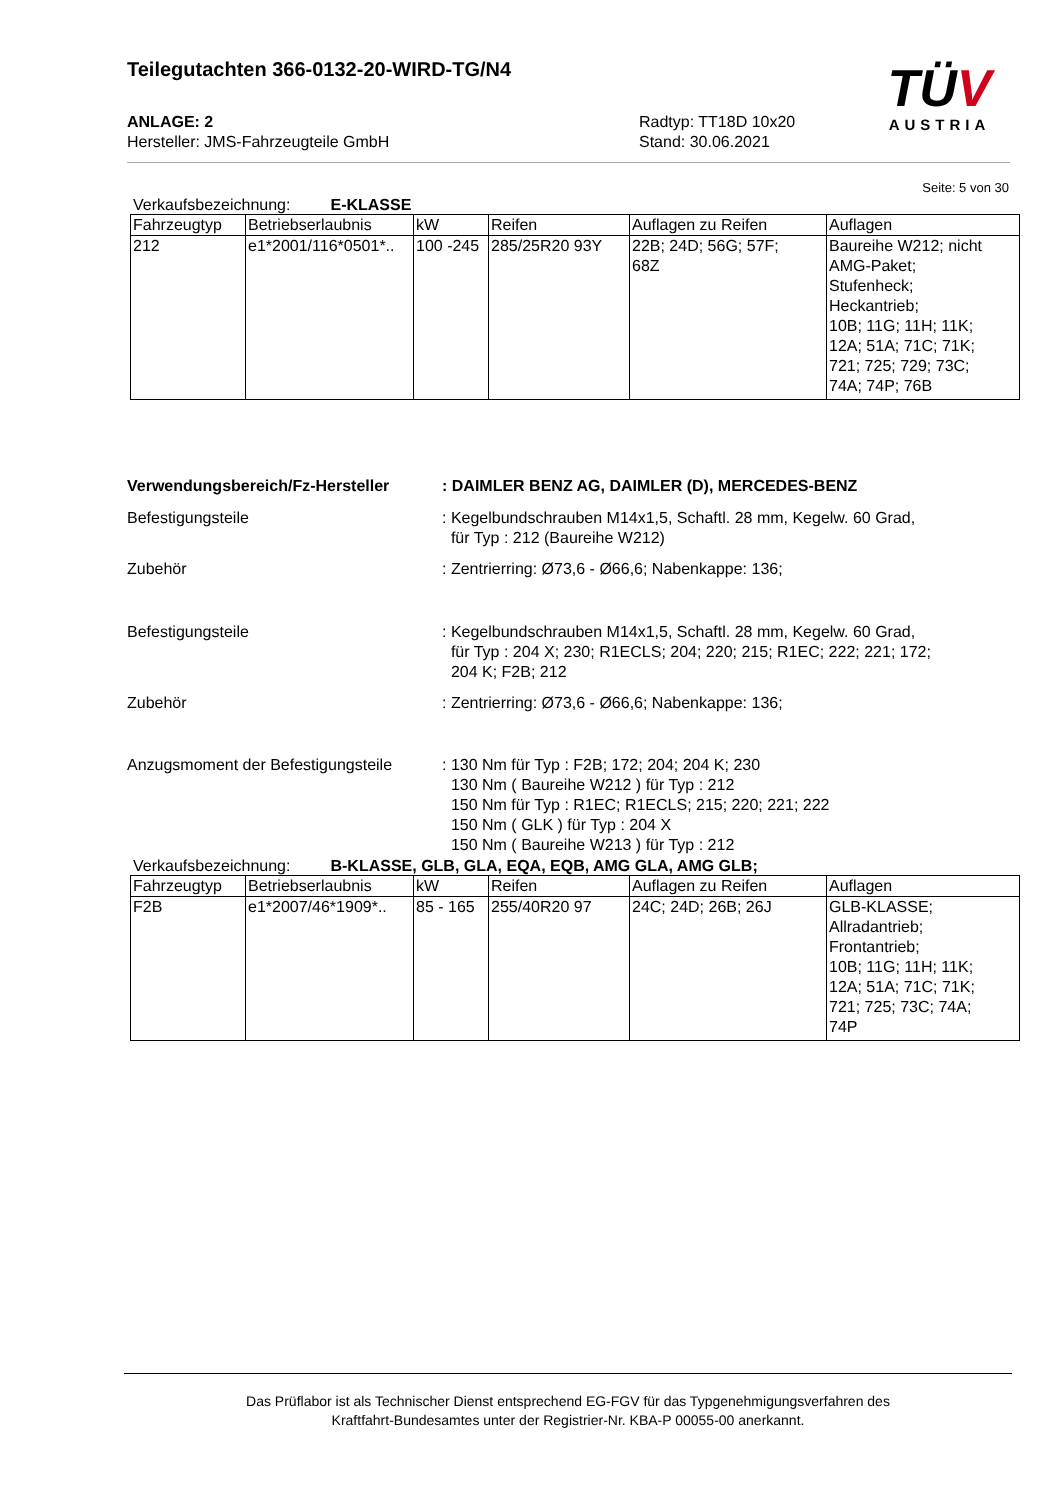Teilegutachten 366-0132-20-WIRD-TG/N4
TÜV
AUSTRIA
ANLAGE: 2
Hersteller: JMS-Fahrzeugteile GmbH
Radtyp: TT18D 10x20
Stand: 30.06.2021
Seite: 5 von 30
Verkaufsbezeichnung: E-KLASSE
| Fahrzeugtyp | Betriebserlaubnis | kW | Reifen | Auflagen zu Reifen | Auflagen |
| --- | --- | --- | --- | --- | --- |
| 212 | e1*2001/116*0501*.. | 100 -245 | 285/25R20 93Y | 22B; 24D; 56G; 57F; 68Z | Baureihe W212; nicht AMG-Paket; Stufenheck; Heckantrieb; 10B; 11G; 11H; 11K; 12A; 51A; 71C; 71K; 721; 725; 729; 73C; 74A; 74P; 76B |
Verwendungsbereich/Fz-Hersteller : DAIMLER BENZ AG, DAIMLER (D), MERCEDES-BENZ
Befestigungsteile : Kegelbundschrauben M14x1,5, Schaftl. 28 mm, Kegelw. 60 Grad,
für Typ : 212 (Baureihe W212)
Zubehör : Zentrierring: Ø73,6 - Ø66,6; Nabenkappe: 136;
Befestigungsteile : Kegelbundschrauben M14x1,5, Schaftl. 28 mm, Kegelw. 60 Grad,
für Typ : 204 X; 230; R1ECLS; 204; 220; 215; R1EC; 222; 221; 172;
204 K; F2B; 212
Zubehör : Zentrierring: Ø73,6 - Ø66,6; Nabenkappe: 136;
Anzugsmoment der Befestigungsteile
: 130 Nm für Typ : F2B; 172; 204; 204 K; 230
130 Nm ( Baureihe W212 ) für Typ : 212
150 Nm für Typ : R1EC; R1ECLS; 215; 220; 221; 222
150 Nm ( GLK ) für Typ : 204 X
150 Nm ( Baureihe W213 ) für Typ : 212
Verkaufsbezeichnung: B-KLASSE, GLB, GLA, EQA, EQB, AMG GLA, AMG GLB;
| Fahrzeugtyp | Betriebserlaubnis | kW | Reifen | Auflagen zu Reifen | Auflagen |
| --- | --- | --- | --- | --- | --- |
| F2B | e1*2007/46*1909*.. | 85 - 165 | 255/40R20 97 | 24C; 24D; 26B; 26J | GLB-KLASSE; Allradantrieb; Frontantrieb; 10B; 11G; 11H; 11K; 12A; 51A; 71C; 71K; 721; 725; 73C; 74A; 74P |
Das Prüflabor ist als Technischer Dienst entsprechend EG-FGV für das Typgenehmigungsverfahren des
Kraftfahrt-Bundesamtes unter der Registrier-Nr. KBA-P 00055-00 anerkannt.